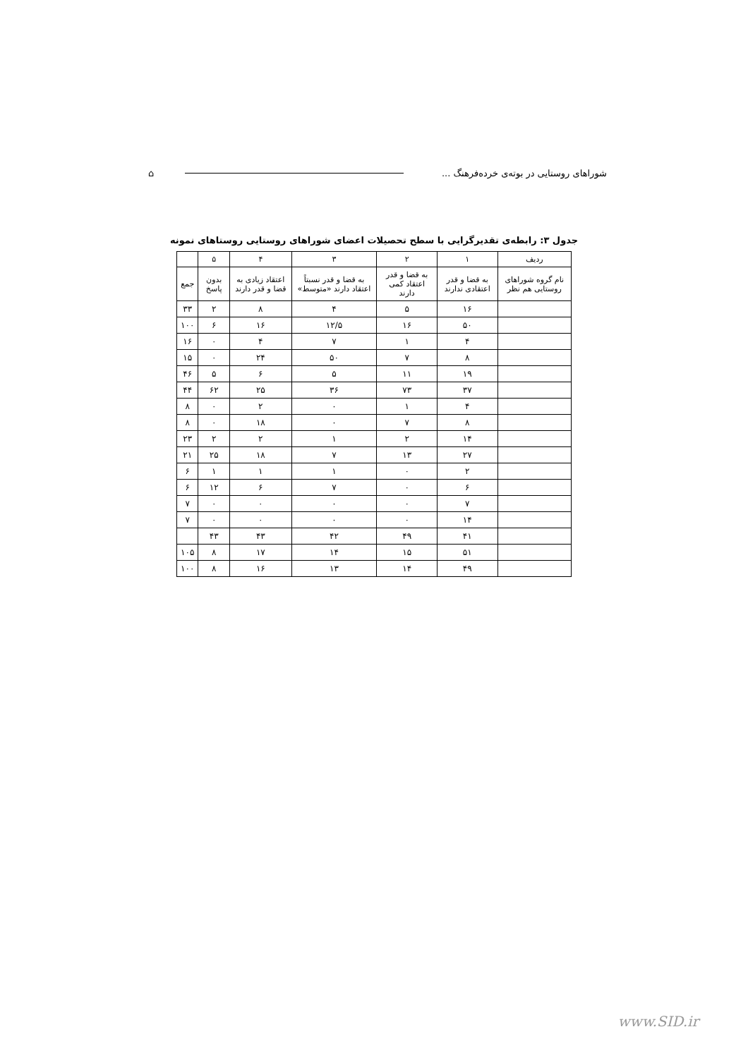⌂ شوراهای روستایی در بوته‌ی خرده‌فرهنگ ...
جدول ۳: رابطه‌ی تقدیرگرایی با سطح تحصیلات اعضای شوراهای روستایی روستاهای نمونه
| ردیف | ۱ | ۲ | ۳ | ۴ | ۵ | |
| --- | --- | --- | --- | --- | --- | --- |
| نام گروه شوراهای روستایی هم نظر | به قضا و قدر اعتقادی ندارند | به قضا و قدر اعتقاد کمی دارند | به قضا و قدر نسبتاً اعتقاد دارند «متوسط» | اعتقاد زیادی به قضا و قدر دارند | بدون پاسخ | جمع |
| | ۱۶ | ۵ | ۴ | ۸ | ۲ | ۳۳ |
| | ۵۰ | ۱۶ | ۱۲/۵ | ۱۶ | ۶ | ۱۰۰ |
| | ۴ | ۱ | ۷ | ۴ | ۰ | ۱۶ |
| | ۸ | ۷ | ۵۰ | ۲۴ | ۰ | ۱۵ |
| | ۱۹ | ۱۱ | ۵ | ۶ | ۵ | ۴۶ |
| | ۳۷ | ۷۳ | ۳۶ | ۲۵ | ۶۲ | ۴۴ |
| | ۴ | ۱ | ۰ | ۲ | ۰ | ۸ |
| | ۸ | ۷ | ۰ | ۱۸ | ۰ | ۸ |
| | ۱۴ | ۲ | ۱ | ۲ | ۲ | ۲۳ |
| | ۲۷ | ۱۳ | ۷ | ۱۸ | ۲۵ | ۲۱ |
| | ۲ | ۰ | ۱ | ۱ | ۱ | ۶ |
| | ۶ | ۰ | ۷ | ۶ | ۱۲ | ۶ |
| | ۷ | ۰ | ۰ | ۰ | ۰ | ۷ |
| | ۱۴ | ۰ | ۰ | ۰ | ۰ | ۷ |
| | ۴۱ | ۴۹ | ۴۲ | ۴۳ | ۴۳ | |
| | ۵۱ | ۱۵ | ۱۴ | ۱۷ | ۸ | ۱۰۵ |
| | ۴۹ | ۱۴ | ۱۳ | ۱۶ | ۸ | ۱۰۰ |
www.SID.ir